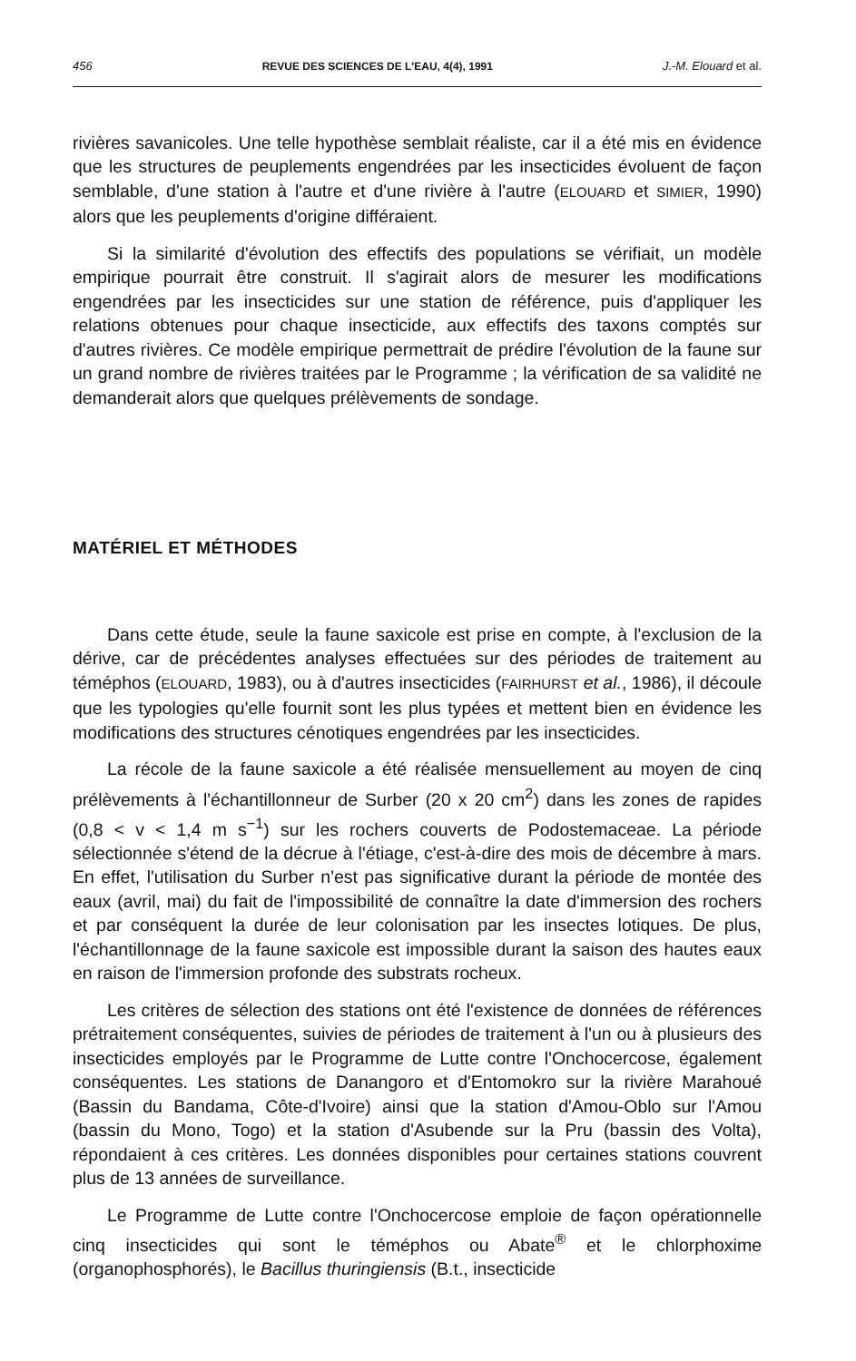456 REVUE DES SCIENCES DE L'EAU, 4(4), 1991 J.-M. Elouard et al.
rivières savanicoles. Une telle hypothèse semblait réaliste, car il a été mis en évidence que les structures de peuplements engendrées par les insecticides évoluent de façon semblable, d'une station à l'autre et d'une rivière à l'autre (ELOUARD et SIMIER, 1990) alors que les peuplements d'origine différaient.
Si la similarité d'évolution des effectifs des populations se vérifiait, un modèle empirique pourrait être construit. Il s'agirait alors de mesurer les modifications engendrées par les insecticides sur une station de référence, puis d'appliquer les relations obtenues pour chaque insecticide, aux effectifs des taxons comptés sur d'autres rivières. Ce modèle empirique permettrait de prédire l'évolution de la faune sur un grand nombre de rivières traitées par le Programme ; la vérification de sa validité ne demanderait alors que quelques prélèvements de sondage.
MATÉRIEL ET MÉTHODES
Dans cette étude, seule la faune saxicole est prise en compte, à l'exclusion de la dérive, car de précédentes analyses effectuées sur des périodes de traitement au téméphos (ELOUARD, 1983), ou à d'autres insecticides (FAIRHURST et al., 1986), il découle que les typologies qu'elle fournit sont les plus typées et mettent bien en évidence les modifications des structures cénotiques engendrées par les insecticides.
La récole de la faune saxicole a été réalisée mensuellement au moyen de cinq prélèvements à l'échantillonneur de Surber (20 x 20 cm<sup>2</sup>) dans les zones de rapides (0,8 < v < 1,4 m s<sup>−1</sup>) sur les rochers couverts de Podostemaceae. La période sélectionnée s'étend de la décrue à l'étiage, c'est-à-dire des mois de décembre à mars. En effet, l'utilisation du Surber n'est pas significative durant la période de montée des eaux (avril, mai) du fait de l'impossibilité de connaître la date d'immersion des rochers et par conséquent la durée de leur colonisation par les insectes lotiques. De plus, l'échantillonnage de la faune saxicole est impossible durant la saison des hautes eaux en raison de l'immersion profonde des substrats rocheux.
Les critères de sélection des stations ont été l'existence de données de références prétraitement conséquentes, suivies de périodes de traitement à l'un ou à plusieurs des insecticides employés par le Programme de Lutte contre l'Onchocercose, également conséquentes. Les stations de Danangoro et d'Entomokro sur la rivière Marahoué (Bassin du Bandama, Côte-d'Ivoire) ainsi que la station d'Amou-Oblo sur l'Amou (bassin du Mono, Togo) et la station d'Asubende sur la Pru (bassin des Volta), répondaient à ces critères. Les données disponibles pour certaines stations couvrent plus de 13 années de surveillance.
Le Programme de Lutte contre l'Onchocercose emploie de façon opérationnelle cinq insecticides qui sont le téméphos ou Abate<sup>®</sup> et le chlorphoxime (organophosphorés), le Bacillus thuringiensis (B.t., insecticide